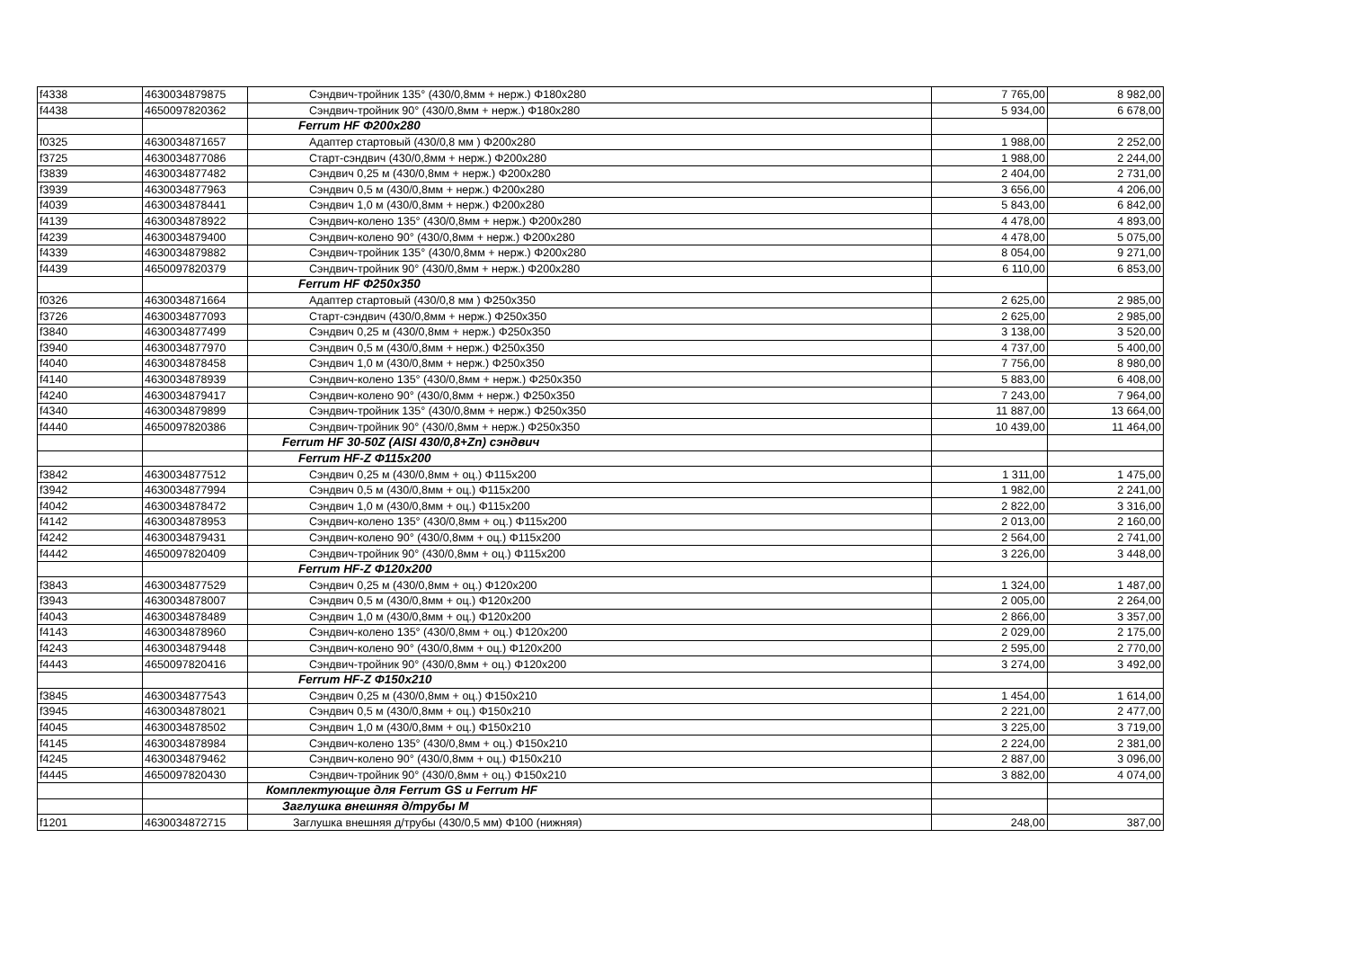| f4338 | 4630034879875 | Сэндвич-тройник 135° (430/0,8мм + нерж.) Φ180x280 | 7 765,00 | 8 982,00 |
| f4438 | 4650097820362 | Сэндвич-тройник 90° (430/0,8мм + нерж.) Φ180x280 | 5 934,00 | 6 678,00 |
| | | Ferrum HF Φ200x280 | | |
| f0325 | 4630034871657 | Адаптер стартовый (430/0,8 мм ) Φ200x280 | 1 988,00 | 2 252,00 |
| f3725 | 4630034877086 | Старт-сэндвич (430/0,8мм + нерж.) Φ200x280 | 1 988,00 | 2 244,00 |
| f3839 | 4630034877482 | Сэндвич 0,25 м (430/0,8мм + нерж.) Φ200x280 | 2 404,00 | 2 731,00 |
| f3939 | 4630034877963 | Сэндвич 0,5 м (430/0,8мм + нерж.) Φ200x280 | 3 656,00 | 4 206,00 |
| f4039 | 4630034878441 | Сэндвич 1,0 м (430/0,8мм + нерж.) Φ200x280 | 5 843,00 | 6 842,00 |
| f4139 | 4630034878922 | Сэндвич-колено 135° (430/0,8мм + нерж.) Φ200x280 | 4 478,00 | 4 893,00 |
| f4239 | 4630034879400 | Сэндвич-колено 90° (430/0,8мм + нерж.) Φ200x280 | 4 478,00 | 5 075,00 |
| f4339 | 4630034879882 | Сэндвич-тройник 135° (430/0,8мм + нерж.) Φ200x280 | 8 054,00 | 9 271,00 |
| f4439 | 4650097820379 | Сэндвич-тройник 90° (430/0,8мм + нерж.) Φ200x280 | 6 110,00 | 6 853,00 |
| | | Ferrum HF Φ250x350 | | |
| f0326 | 4630034871664 | Адаптер стартовый (430/0,8 мм ) Φ250x350 | 2 625,00 | 2 985,00 |
| f3726 | 4630034877093 | Старт-сэндвич (430/0,8мм + нерж.) Φ250x350 | 2 625,00 | 2 985,00 |
| f3840 | 4630034877499 | Сэндвич 0,25 м (430/0,8мм + нерж.) Φ250x350 | 3 138,00 | 3 520,00 |
| f3940 | 4630034877970 | Сэндвич 0,5 м (430/0,8мм + нерж.) Φ250x350 | 4 737,00 | 5 400,00 |
| f4040 | 4630034878458 | Сэндвич 1,0 м (430/0,8мм + нерж.) Φ250x350 | 7 756,00 | 8 980,00 |
| f4140 | 4630034878939 | Сэндвич-колено 135° (430/0,8мм + нерж.) Φ250x350 | 5 883,00 | 6 408,00 |
| f4240 | 4630034879417 | Сэндвич-колено 90° (430/0,8мм + нерж.) Φ250x350 | 7 243,00 | 7 964,00 |
| f4340 | 4630034879899 | Сэндвич-тройник 135° (430/0,8мм + нерж.) Φ250x350 | 11 887,00 | 13 664,00 |
| f4440 | 4650097820386 | Сэндвич-тройник 90° (430/0,8мм + нерж.) Φ250x350 | 10 439,00 | 11 464,00 |
| | | Ferrum HF 30-50Z (AISI 430/0,8+Zn) сэндвич | | |
| | | Ferrum HF-Z Φ115x200 | | |
| f3842 | 4630034877512 | Сэндвич 0,25 м (430/0,8мм + оц.) Φ115x200 | 1 311,00 | 1 475,00 |
| f3942 | 4630034877994 | Сэндвич 0,5 м (430/0,8мм + оц.) Φ115x200 | 1 982,00 | 2 241,00 |
| f4042 | 4630034878472 | Сэндвич 1,0 м (430/0,8мм + оц.) Φ115x200 | 2 822,00 | 3 316,00 |
| f4142 | 4630034878953 | Сэндвич-колено 135° (430/0,8мм + оц.) Φ115x200 | 2 013,00 | 2 160,00 |
| f4242 | 4630034879431 | Сэндвич-колено 90° (430/0,8мм + оц.) Φ115x200 | 2 564,00 | 2 741,00 |
| f4442 | 4650097820409 | Сэндвич-тройник 90° (430/0,8мм + оц.) Φ115x200 | 3 226,00 | 3 448,00 |
| | | Ferrum HF-Z Φ120x200 | | |
| f3843 | 4630034877529 | Сэндвич 0,25 м (430/0,8мм + оц.) Φ120x200 | 1 324,00 | 1 487,00 |
| f3943 | 4630034878007 | Сэндвич 0,5 м (430/0,8мм + оц.) Φ120x200 | 2 005,00 | 2 264,00 |
| f4043 | 4630034878489 | Сэндвич 1,0 м (430/0,8мм + оц.) Φ120x200 | 2 866,00 | 3 357,00 |
| f4143 | 4630034878960 | Сэндвич-колено 135° (430/0,8мм + оц.) Φ120x200 | 2 029,00 | 2 175,00 |
| f4243 | 4630034879448 | Сэндвич-колено 90° (430/0,8мм + оц.) Φ120x200 | 2 595,00 | 2 770,00 |
| f4443 | 4650097820416 | Сэндвич-тройник 90° (430/0,8мм + оц.) Φ120x200 | 3 274,00 | 3 492,00 |
| | | Ferrum HF-Z Φ150x210 | | |
| f3845 | 4630034877543 | Сэндвич 0,25 м (430/0,8мм + оц.) Φ150x210 | 1 454,00 | 1 614,00 |
| f3945 | 4630034878021 | Сэндвич 0,5 м (430/0,8мм + оц.) Φ150x210 | 2 221,00 | 2 477,00 |
| f4045 | 4630034878502 | Сэндвич 1,0 м (430/0,8мм + оц.) Φ150x210 | 3 225,00 | 3 719,00 |
| f4145 | 4630034878984 | Сэндвич-колено 135° (430/0,8мм + оц.) Φ150x210 | 2 224,00 | 2 381,00 |
| f4245 | 4630034879462 | Сэндвич-колено 90° (430/0,8мм + оц.) Φ150x210 | 2 887,00 | 3 096,00 |
| f4445 | 4650097820430 | Сэндвич-тройник 90° (430/0,8мм + оц.) Φ150x210 | 3 882,00 | 4 074,00 |
| | | Комплектующие для Ferrum GS и Ferrum HF | | |
| | | Заглушка внешняя д/трубы М | | |
| f1201 | 4630034872715 | Заглушка внешняя д/трубы (430/0,5 мм) Φ100 (нижняя) | 248,00 | 387,00 |